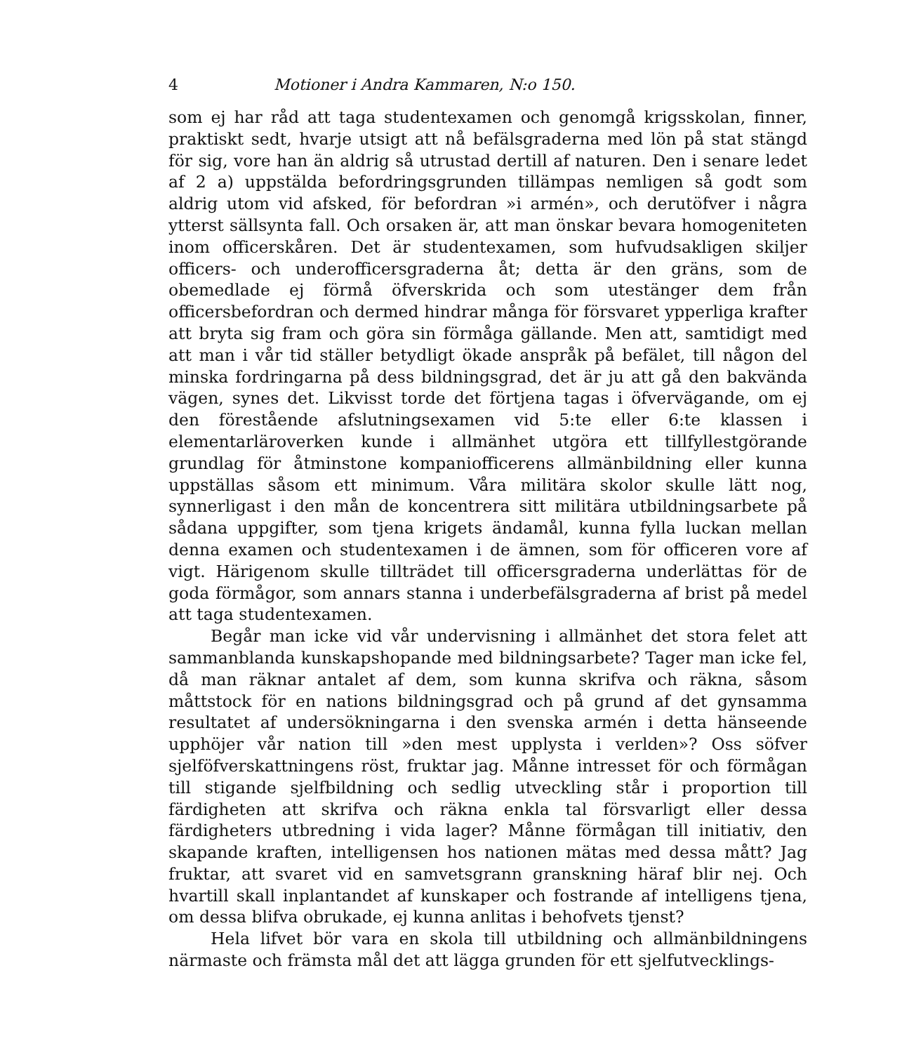4 Motioner i Andra Kammaren, N:o 150.
som ej har råd att taga studentexamen och genomgå krigsskolan, finner, praktiskt sedt, hvarje utsigt att nå befälsgraderna med lön på stat stängd för sig, vore han än aldrig så utrustad dertill af naturen. Den i senare ledet af 2 a) uppstälda befordringsgrunden tillämpas nemligen så godt som aldrig utom vid afsked, för befordran »i armén», och derutöfver i några ytterst sällsynta fall. Och orsaken är, att man önskar bevara homogeniteten inom officerskåren. Det är studentexamen, som hufvudsakligen skiljer officers- och underofficersgraderna åt; detta är den gräns, som de obemedlade ej förmå öfverskrida och som utestänger dem från officersbefordran och dermed hindrar många för försvaret ypperliga krafter att bryta sig fram och göra sin förmåga gällande. Men att, samtidigt med att man i vår tid ställer betydligt ökade anspråk på befälet, till någon del minska fordringarna på dess bildningsgrad, det är ju att gå den bakvända vägen, synes det. Likvisst torde det förtjena tagas i öfvervägande, om ej den förestående afslutningsexamen vid 5:te eller 6:te klassen i elementarläroverken kunde i allmänhet utgöra ett tillfyllestgörande grundlag för åtminstone kompaniofficerens allmänbildning eller kunna uppställas såsom ett minimum. Våra militära skolor skulle lätt nog, synnerligast i den mån de koncentrera sitt militära utbildningsarbete på sådana uppgifter, som tjena krigets ändamål, kunna fylla luckan mellan denna examen och studentexamen i de ämnen, som för officeren vore af vigt. Härigenom skulle tillträdet till officersgraderna underlättas för de goda förmågor, som annars stanna i underbefälsgraderna af brist på medel att taga studentexamen.
Begår man icke vid vår undervisning i allmänhet det stora felet att sammanblanda kunskapshopande med bildningsarbete? Tager man icke fel, då man räknar antalet af dem, som kunna skrifva och räkna, såsom måttstock för en nations bildningsgrad och på grund af det gynsamma resultatet af undersökningarna i den svenska armén i detta hänseende upphöjer vår nation till »den mest upplysta i verlden»? Oss söfver sjelföfverskattningens röst, fruktar jag. Månne intresset för och förmågan till stigande sjelfbildning och sedlig utveckling står i proportion till färdigheten att skrifva och räkna enkla tal försvarligt eller dessa färdigheters utbredning i vida lager? Månne förmågan till initiativ, den skapande kraften, intelligensen hos nationen mätas med dessa mått? Jag fruktar, att svaret vid en samvetsgrann granskning häraf blir nej. Och hvartill skall inplantandet af kunskaper och fostrande af intelligens tjena, om dessa blifva obrukade, ej kunna anlitas i behofvets tjenst?
Hela lifvet bör vara en skola till utbildning och allmänbildningens närmaste och främsta mål det att lägga grunden för ett sjelfutvecklings-